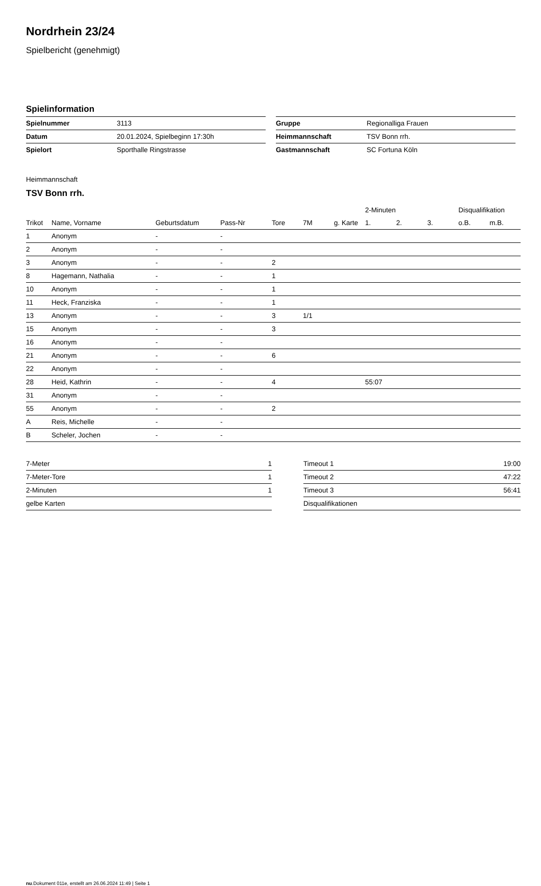Nordrhein 23/24
Spielbericht (genehmigt)
Spielinformation
| Spielnummer | 3113 |
| Datum | 20.01.2024, Spielbeginn 17:30h |
| Spielort | Sporthalle Ringstrasse |
| Gruppe | Regionalliga Frauen |
| Heimmannschaft | TSV Bonn rrh. |
| Gastmannschaft | SC Fortuna Köln |
Heimmannschaft
TSV Bonn rrh.
| | | | | | | | 2-Minuten | | | Disqualifikation | |
| --- | --- | --- | --- | --- | --- | --- | --- | --- | --- | --- | --- |
| Trikot | Name, Vorname | Geburtsdatum | Pass-Nr | Tore | 7M | g. Karte | 1. | 2. | 3. | o.B. | m.B. |
| 1 | Anonym | - | - | | | | | | | | |
| 2 | Anonym | - | - | | | | | | | | |
| 3 | Anonym | - | - | 2 | | | | | | | |
| 8 | Hagemann, Nathalia | - | - | 1 | | | | | | | |
| 10 | Anonym | - | - | 1 | | | | | | | |
| 11 | Heck, Franziska | - | - | 1 | | | | | | | |
| 13 | Anonym | - | - | 3 | 1/1 | | | | | | |
| 15 | Anonym | - | - | 3 | | | | | | | |
| 16 | Anonym | - | - | | | | | | | | |
| 21 | Anonym | - | - | 6 | | | | | | | |
| 22 | Anonym | - | - | | | | | | | | |
| 28 | Heid, Kathrin | - | - | 4 | | | 55:07 | | | | |
| 31 | Anonym | - | - | | | | | | | | |
| 55 | Anonym | - | - | 2 | | | | | | | |
| A | Reis, Michelle | - | - | | | | | | | | |
| B | Scheler, Jochen | - | - | | | | | | | | |
| 7-Meter | 1 |
| 7-Meter-Tore | 1 |
| 2-Minuten | 1 |
| gelbe Karten | |
| Timeout 1 | 19:00 |
| Timeout 2 | 47:22 |
| Timeout 3 | 56:41 |
| Disqualifikationen | |
nu.Dokument 011e, erstellt am 26.06.2024 11:49 | Seite 1